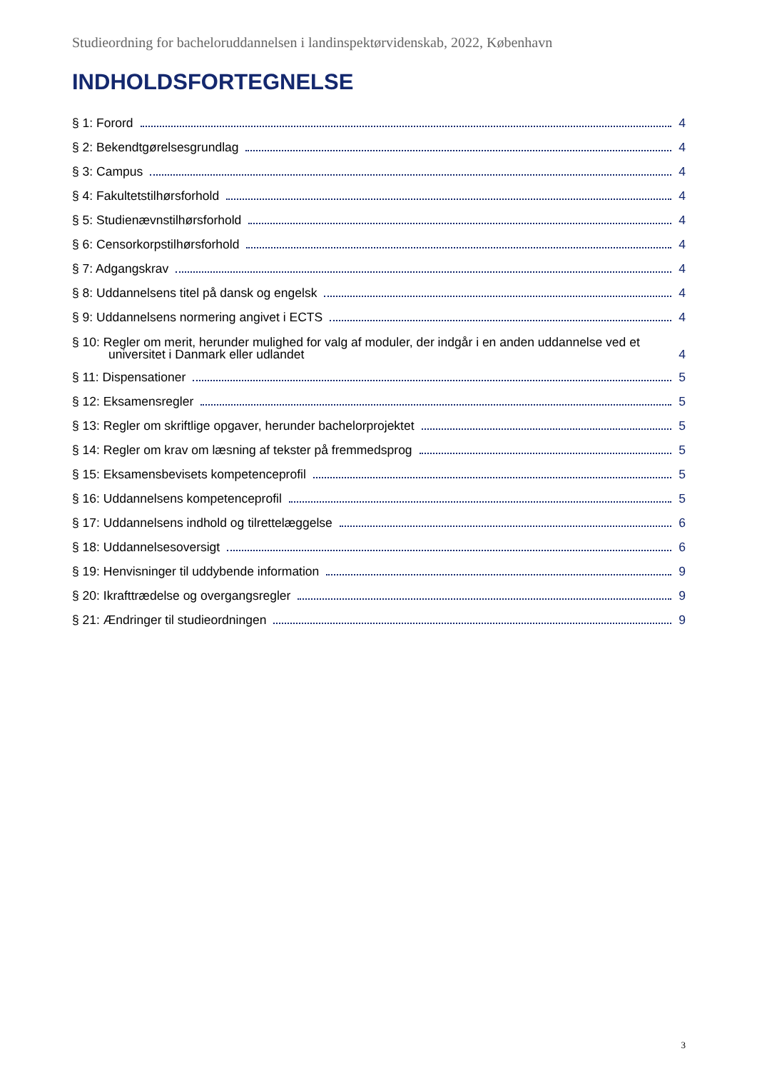Studieordning for bacheloruddannelsen i landinspektørvidenskab, 2022, København
INDHOLDSFORTEGNELSE
§ 1: Forord 4
§ 2: Bekendtgørelsesgrundlag 4
§ 3: Campus 4
§ 4: Fakultetstilhørsforhold 4
§ 5: Studienævnstilhørsforhold 4
§ 6: Censorkorpstilhørsforhold 4
§ 7: Adgangskrav 4
§ 8: Uddannelsens titel på dansk og engelsk 4
§ 9: Uddannelsens normering angivet i ECTS 4
§ 10: Regler om merit, herunder mulighed for valg af moduler, der indgår i en anden uddannelse ved et universitet i Danmark eller udlandet 4
§ 11: Dispensationer 5
§ 12: Eksamensregler 5
§ 13: Regler om skriftlige opgaver, herunder bachelorprojektet 5
§ 14: Regler om krav om læsning af tekster på fremmedsprog 5
§ 15: Eksamensbevisets kompetenceprofil 5
§ 16: Uddannelsens kompetenceprofil 5
§ 17: Uddannelsens indhold og tilrettelæggelse 6
§ 18: Uddannelsesoversigt 6
§ 19: Henvisninger til uddybende information 9
§ 20: Ikrafttrædelse og overgangsregler 9
§ 21: Ændringer til studieordningen 9
3